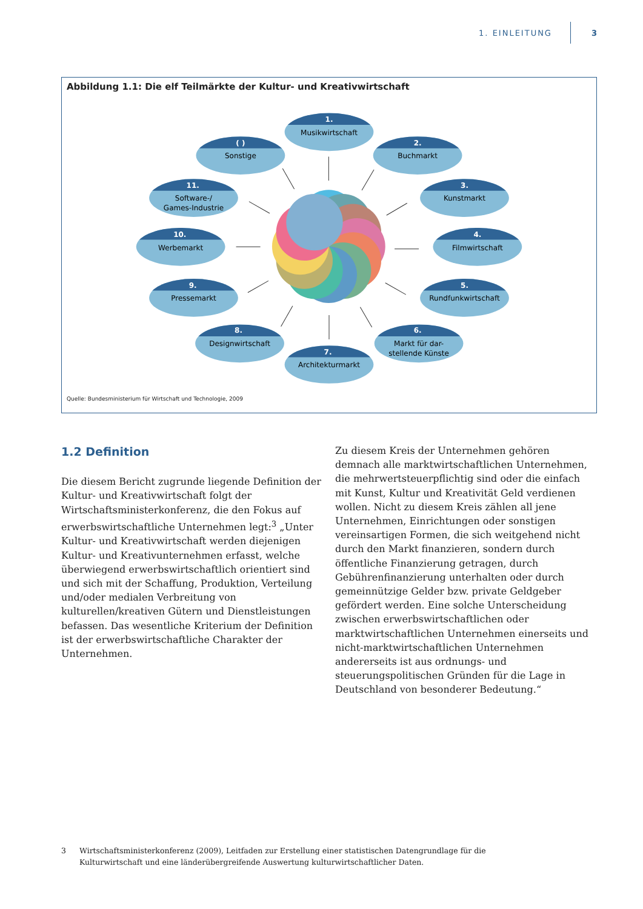1. EINLEITUNG 3
Abbildung 1.1: Die elf Teilmärkte der Kultur- und Kreativwirtschaft
1.
Musikwirtschaft
2.
Buchmarkt
3.
Kunstmarkt
4.
Filmwirtschaft
5.
Rundfunkwirtschaft
6.
Markt für dar-
stellende Künste
8.
Designwirtschaft
7.
Architekturmarkt
9.
Pressemarkt
10.
Werbemarkt
11.
Software-/
Games-Industrie
( )
Sonstige
Quelle: Bundesministerium für Wirtschaft und Technologie, 2009
1.2 Definition
Die diesem Bericht zugrunde liegende Definition der Kultur- und Kreativwirtschaft folgt der Wirtschaftsministerkonferenz, die den Fokus auf erwerbswirtschaftliche Unternehmen legt:<sup>3</sup> „Unter Kultur- und Kreativwirtschaft werden diejenigen Kultur- und Kreativunternehmen erfasst, welche überwiegend erwerbswirtschaftlich orientiert sind und sich mit der Schaffung, Produktion, Verteilung und/oder medialen Verbreitung von kulturellen/kreativen Gütern und Dienstleistungen befassen. Das wesentliche Kriterium der Definition ist der erwerbswirtschaftliche Charakter der Unternehmen.
Zu diesem Kreis der Unternehmen gehören demnach alle marktwirtschaftlichen Unternehmen, die mehrwertsteuerpflichtig sind oder die einfach mit Kunst, Kultur und Kreativität Geld verdienen wollen. Nicht zu diesem Kreis zählen all jene Unternehmen, Einrichtungen oder sonstigen vereinsartigen Formen, die sich weitgehend nicht durch den Markt finanzieren, sondern durch öffentliche Finanzierung getragen, durch Gebührenfinanzierung unterhalten oder durch gemeinnützige Gelder bzw. private Geldgeber gefördert werden. Eine solche Unterscheidung zwischen erwerbswirtschaftlichen oder marktwirtschaftlichen Unternehmen einerseits und nicht-marktwirtschaftlichen Unternehmen andererseits ist aus ordnungs- und steuerungspolitischen Gründen für die Lage in Deutschland von besonderer Bedeutung.“
3 Wirtschaftsministerkonferenz (2009), Leitfaden zur Erstellung einer statistischen Datengrundlage für die Kulturwirtschaft und eine länderübergreifende Auswertung kulturwirtschaftlicher Daten.